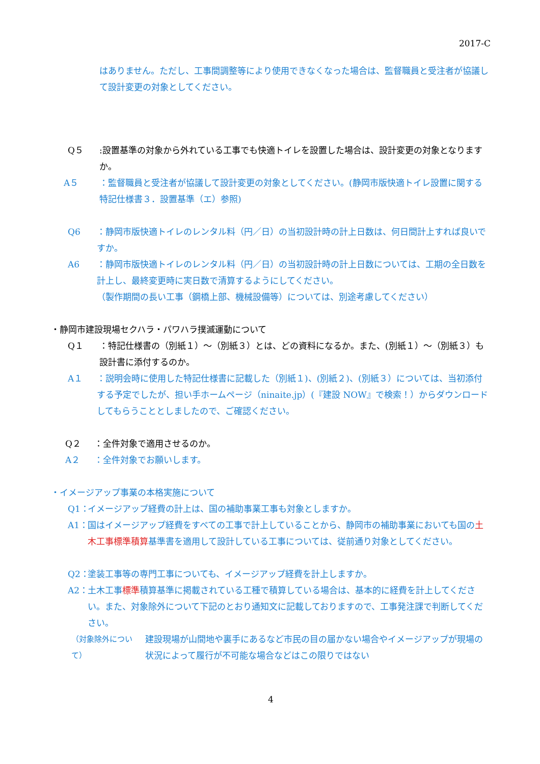2017-C
はありません。ただし、工事間調整等により使用できなくなった場合は、監督職員と受注者が協議して設計変更の対象としてください。
Q５:設置基準の対象から外れている工事でも快適トイレを設置した場合は、設計変更の対象となりますか。
A５ ：監督職員と受注者が協議して設計変更の対象としてください。(静岡市版快適トイレ設置に関する特記仕様書３．設置基準（エ）参照)
Q6 ：静岡市版快適トイレのレンタル料（円／日）の当初設計時の計上日数は、何日間計上すれば良いですか。
A6 ：静岡市版快適トイレのレンタル料（円／日）の当初設計時の計上日数については、工期の全日数を計上し、最終変更時に実日数で清算するようにしてください。
（製作期間の長い工事（鋼橋上部、機械設備等）については、別途考慮してください）
・静岡市建設現場セクハラ・パワハラ撲滅運動について
Q１ ：特記仕様書の（別紙１）～（別紙３）とは、どの資料になるか。また、(別紙１）～（別紙３）も設計書に添付するのか。
A１ ：説明会時に使用した特記仕様書に記載した（別紙１)、(別紙２)、(別紙３）については、当初添付する予定でしたが、担い手ホームページ（ninaite.jp）(『建設 NOW』で検索！）からダウンロードしてもらうこととしましたので、ご確認ください。
Q２ ：全件対象で適用させるのか。
A２ ：全件対象でお願いします。
・イメージアップ事業の本格実施について
Q1： イメージアップ経費の計上は、国の補助事業工事も対象としますか。
A1： 国はイメージアップ経費をすべての工事で計上していることから、静岡市の補助事業においても国の土木工事標準積算基準書を適用して設計している工事については、従前通り対象としてください。
Q2： 塗装工事等の専門工事についても、イメージアップ経費を計上しますか。
A2： 土木工事標準積算基準に掲載されている工種で積算している場合は、基本的に経費を計上してください。また、対象除外について下記のとおり通知文に記載しておりますので、工事発注課で判断してください。
（対象除外について） 建設現場が山間地や裏手にあるなど市民の目の届かない場合やイメージアップが現場の状況によって履行が不可能な場合などはこの限りではない
4